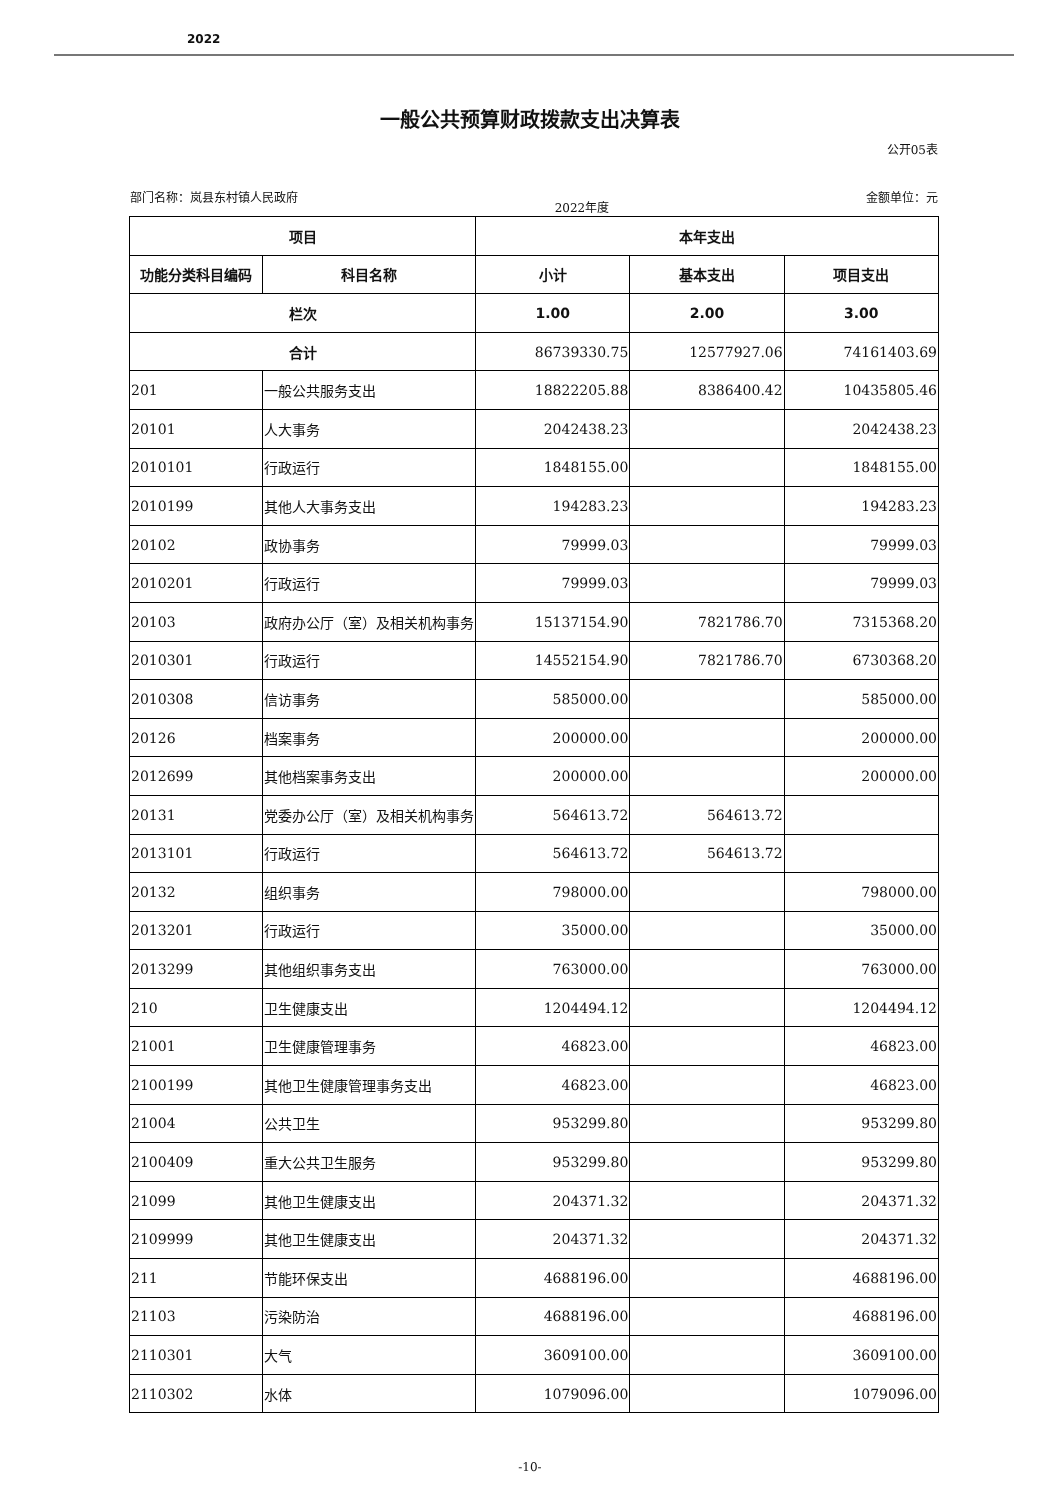2022
一般公共预算财政拨款支出决算表
公开05表
部门名称：岚县东村镇人民政府 2022年度 金额单位：元
| 项目 | | 本年支出 | | |
| --- | --- | --- | --- | --- |
| 功能分类科目编码 | 科目名称 | 小计 | 基本支出 | 项目支出 |
| 栏次 | | 1.00 | 2.00 | 3.00 |
| 合计 | | 86739330.75 | 12577927.06 | 74161403.69 |
| 201 | 一般公共服务支出 | 18822205.88 | 8386400.42 | 10435805.46 |
| 20101 | 人大事务 | 2042438.23 | | 2042438.23 |
| 2010101 | 行政运行 | 1848155.00 | | 1848155.00 |
| 2010199 | 其他人大事务支出 | 194283.23 | | 194283.23 |
| 20102 | 政协事务 | 79999.03 | | 79999.03 |
| 2010201 | 行政运行 | 79999.03 | | 79999.03 |
| 20103 | 政府办公厅（室）及相关机构事务 | 15137154.90 | 7821786.70 | 7315368.20 |
| 2010301 | 行政运行 | 14552154.90 | 7821786.70 | 6730368.20 |
| 2010308 | 信访事务 | 585000.00 | | 585000.00 |
| 20126 | 档案事务 | 200000.00 | | 200000.00 |
| 2012699 | 其他档案事务支出 | 200000.00 | | 200000.00 |
| 20131 | 党委办公厅（室）及相关机构事务 | 564613.72 | 564613.72 | |
| 2013101 | 行政运行 | 564613.72 | 564613.72 | |
| 20132 | 组织事务 | 798000.00 | | 798000.00 |
| 2013201 | 行政运行 | 35000.00 | | 35000.00 |
| 2013299 | 其他组织事务支出 | 763000.00 | | 763000.00 |
| 210 | 卫生健康支出 | 1204494.12 | | 1204494.12 |
| 21001 | 卫生健康管理事务 | 46823.00 | | 46823.00 |
| 2100199 | 其他卫生健康管理事务支出 | 46823.00 | | 46823.00 |
| 21004 | 公共卫生 | 953299.80 | | 953299.80 |
| 2100409 | 重大公共卫生服务 | 953299.80 | | 953299.80 |
| 21099 | 其他卫生健康支出 | 204371.32 | | 204371.32 |
| 2109999 | 其他卫生健康支出 | 204371.32 | | 204371.32 |
| 211 | 节能环保支出 | 4688196.00 | | 4688196.00 |
| 21103 | 污染防治 | 4688196.00 | | 4688196.00 |
| 2110301 | 大气 | 3609100.00 | | 3609100.00 |
| 2110302 | 水体 | 1079096.00 | | 1079096.00 |
-10-